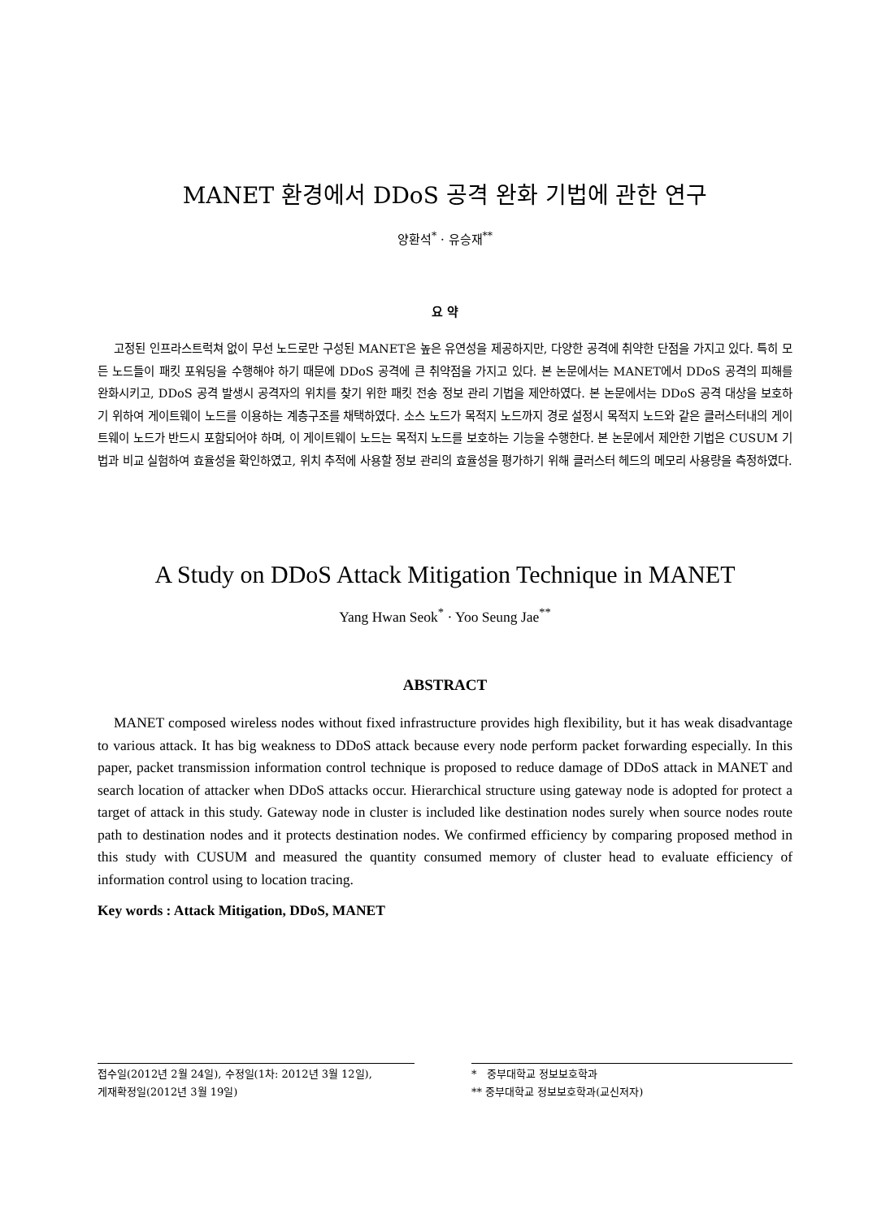MANET 환경에서 DDoS 공격 완화 기법에 관한 연구
양환석<sup>*</sup> · 유승재<sup>**</sup>
요 약
고정된 인프라스트럭쳐 없이 무선 노드로만 구성된 MANET은 높은 유연성을 제공하지만, 다양한 공격에 취약한 단점을 가지고 있다. 특히 모든 노드들이 패킷 포워딩을 수행해야 하기 때문에 DDoS 공격에 큰 취약점을 가지고 있다. 본 논문에서는 MANET에서 DDoS 공격의 피해를 완화시키고, DDoS 공격 발생시 공격자의 위치를 찾기 위한 패킷 전송 정보 관리 기법을 제안하였다. 본 논문에서는 DDoS 공격 대상을 보호하기 위하여 게이트웨이 노드를 이용하는 계층구조를 채택하였다. 소스 노드가 목적지 노드까지 경로 설정시 목적지 노드와 같은 클러스터내의 게이트웨이 노드가 반드시 포함되어야 하며, 이 게이트웨이 노드는 목적지 노드를 보호하는 기능을 수행한다. 본 논문에서 제안한 기법은 CUSUM 기법과 비교 실험하여 효율성을 확인하였고, 위치 추적에 사용할 정보 관리의 효율성을 평가하기 위해 클러스터 헤드의 메모리 사용량을 측정하였다.
A Study on DDoS Attack Mitigation Technique in MANET
Yang Hwan Seok<sup>*</sup> · Yoo Seung Jae<sup>**</sup>
ABSTRACT
MANET composed wireless nodes without fixed infrastructure provides high flexibility, but it has weak disadvantage to various attack. It has big weakness to DDoS attack because every node perform packet forwarding especially. In this paper, packet transmission information control technique is proposed to reduce damage of DDoS attack in MANET and search location of attacker when DDoS attacks occur. Hierarchical structure using gateway node is adopted for protect a target of attack in this study. Gateway node in cluster is included like destination nodes surely when source nodes route path to destination nodes and it protects destination nodes. We confirmed efficiency by comparing proposed method in this study with CUSUM and measured the quantity consumed memory of cluster head to evaluate efficiency of information control using to location tracing.
Key words : Attack Mitigation, DDoS, MANET
접수일(2012년 2월 24일), 수정일(1차: 2012년 3월 12일),
게재확정일(2012년 3월 19일)
* 중부대학교 정보보호학과
** 중부대학교 정보보호학과(교신저자)